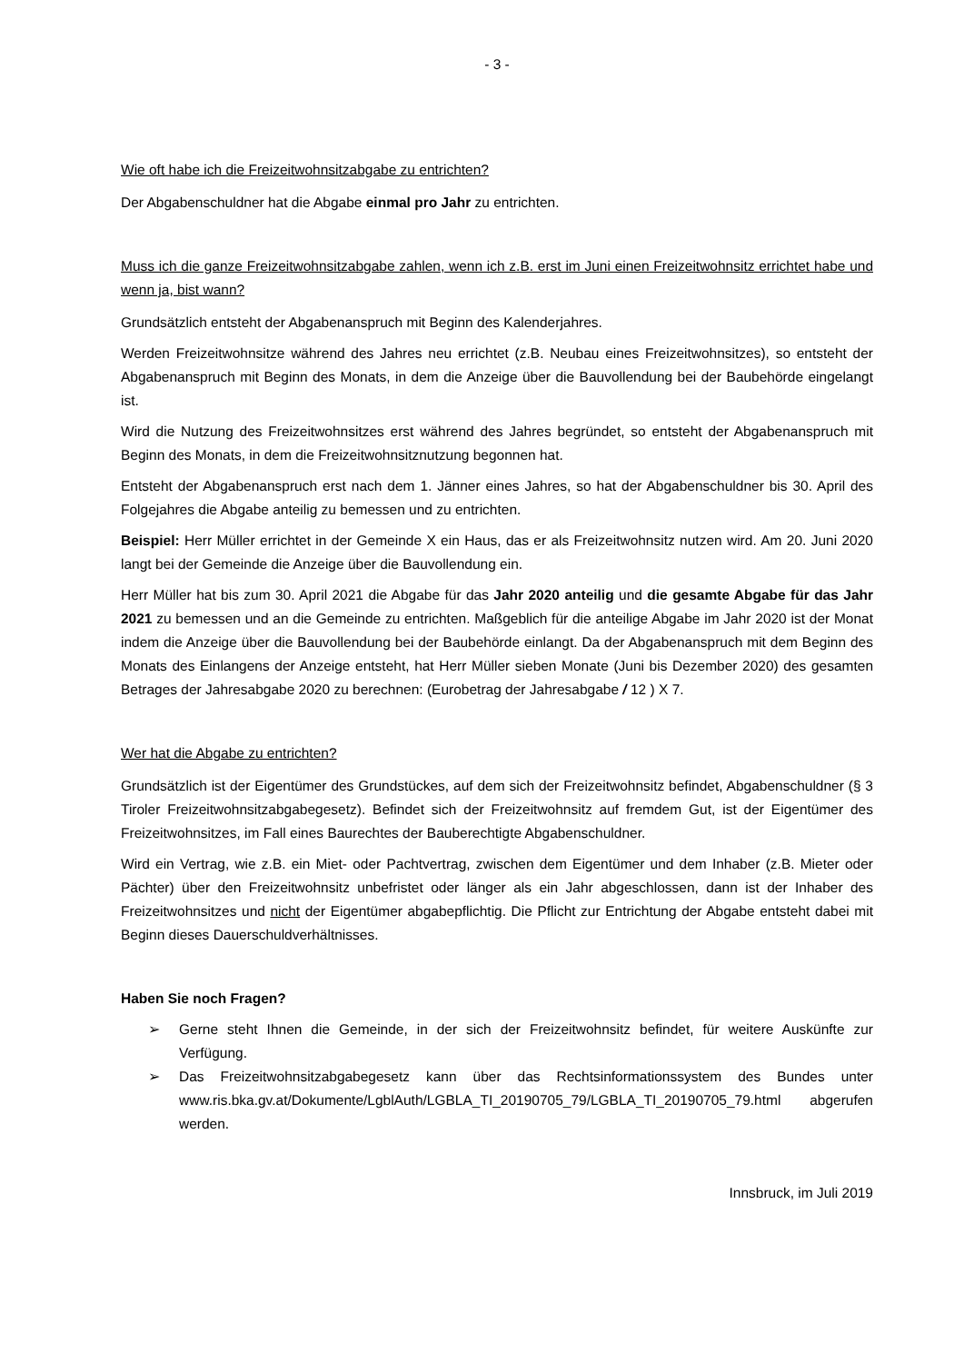- 3 -
Wie oft habe ich die Freizeitwohnsitzabgabe zu entrichten?
Der Abgabenschuldner hat die Abgabe einmal pro Jahr zu entrichten.
Muss ich die ganze Freizeitwohnsitzabgabe zahlen, wenn ich z.B. erst im Juni einen Freizeitwohnsitz errichtet habe und wenn ja, bist wann?
Grundsätzlich entsteht der Abgabenanspruch mit Beginn des Kalenderjahres.
Werden Freizeitwohnsitze während des Jahres neu errichtet (z.B. Neubau eines Freizeitwohnsitzes), so entsteht der Abgabenanspruch mit Beginn des Monats, in dem die Anzeige über die Bauvollendung bei der Baubehörde eingelangt ist.
Wird die Nutzung des Freizeitwohnsitzes erst während des Jahres begründet, so entsteht der Abgabenanspruch mit Beginn des Monats, in dem die Freizeitwohnsitznutzung begonnen hat.
Entsteht der Abgabenanspruch erst nach dem 1. Jänner eines Jahres, so hat der Abgabenschuldner bis 30. April des Folgejahres die Abgabe anteilig zu bemessen und zu entrichten.
Beispiel: Herr Müller errichtet in der Gemeinde X ein Haus, das er als Freizeitwohnsitz nutzen wird. Am 20. Juni 2020 langt bei der Gemeinde die Anzeige über die Bauvollendung ein.
Herr Müller hat bis zum 30. April 2021 die Abgabe für das Jahr 2020 anteilig und die gesamte Abgabe für das Jahr 2021 zu bemessen und an die Gemeinde zu entrichten. Maßgeblich für die anteilige Abgabe im Jahr 2020 ist der Monat indem die Anzeige über die Bauvollendung bei der Baubehörde einlangt. Da der Abgabenanspruch mit dem Beginn des Monats des Einlangens der Anzeige entsteht, hat Herr Müller sieben Monate (Juni bis Dezember 2020) des gesamten Betrages der Jahresabgabe 2020 zu berechnen: (Eurobetrag der Jahresabgabe / 12 ) X 7.
Wer hat die Abgabe zu entrichten?
Grundsätzlich ist der Eigentümer des Grundstückes, auf dem sich der Freizeitwohnsitz befindet, Abgabenschuldner (§ 3 Tiroler Freizeitwohnsitzabgabegesetz). Befindet sich der Freizeitwohnsitz auf fremdem Gut, ist der Eigentümer des Freizeitwohnsitzes, im Fall eines Baurechtes der Bauberechtigte Abgabenschuldner.
Wird ein Vertrag, wie z.B. ein Miet- oder Pachtvertrag, zwischen dem Eigentümer und dem Inhaber (z.B. Mieter oder Pächter) über den Freizeitwohnsitz unbefristet oder länger als ein Jahr abgeschlossen, dann ist der Inhaber des Freizeitwohnsitzes und nicht der Eigentümer abgabepflichtig. Die Pflicht zur Entrichtung der Abgabe entsteht dabei mit Beginn dieses Dauerschuldverhältnisses.
Haben Sie noch Fragen?
➢ Gerne steht Ihnen die Gemeinde, in der sich der Freizeitwohnsitz befindet, für weitere Auskünfte zur Verfügung.
➢ Das Freizeitwohnsitzabgabegesetz kann über das Rechtsinformationssystem des Bundes unter www.ris.bka.gv.at/Dokumente/LgblAuth/LGBLA_TI_20190705_79/LGBLA_TI_20190705_79.html abgerufen werden.
Innsbruck, im Juli 2019